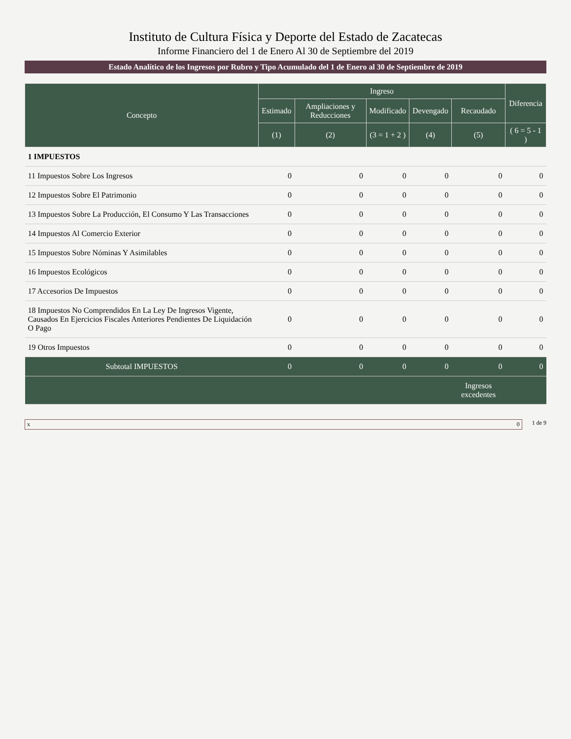Instituto de Cultura Física y Deporte del Estado de Zacatecas
Informe Financiero del 1 de Enero Al 30 de Septiembre del 2019
Estado Analítico de los Ingresos por Rubro y Tipo Acumulado del 1 de Enero al 30 de Septiembre de 2019
| Concepto | Ingreso | | | | | Diferencia |
| --- | --- | --- | --- | --- | --- | --- |
| | Estimado | Ampliaciones y Reducciones | Modificado | Devengado | Recaudado | |
| | (1) | (2) | (3 = 1 + 2 ) | (4) | (5) | ( 6 = 5 - 1 ) |
| 1 IMPUESTOS | | | | | | |
| 11 Impuestos Sobre Los Ingresos | 0 | 0 | 0 | 0 | 0 | 0 |
| 12 Impuestos Sobre El Patrimonio | 0 | 0 | 0 | 0 | 0 | 0 |
| 13 Impuestos Sobre La Producción, El Consumo Y Las Transacciones | 0 | 0 | 0 | 0 | 0 | 0 |
| 14 Impuestos Al Comercio Exterior | 0 | 0 | 0 | 0 | 0 | 0 |
| 15 Impuestos Sobre Nóminas Y Asimilables | 0 | 0 | 0 | 0 | 0 | 0 |
| 16 Impuestos Ecológicos | 0 | 0 | 0 | 0 | 0 | 0 |
| 17 Accesorios De Impuestos | 0 | 0 | 0 | 0 | 0 | 0 |
| 18 Impuestos No Comprendidos En La Ley De Ingresos Vigente, Causados En Ejercicios Fiscales Anteriores Pendientes De Liquidación O Pago | 0 | 0 | 0 | 0 | 0 | 0 |
| 19 Otros Impuestos | 0 | 0 | 0 | 0 | 0 | 0 |
| Subtotal IMPUESTOS | 0 | 0 | 0 | 0 | 0 | 0 |
| | | | | | Ingresos excedentes | |
x 0 1 de 9